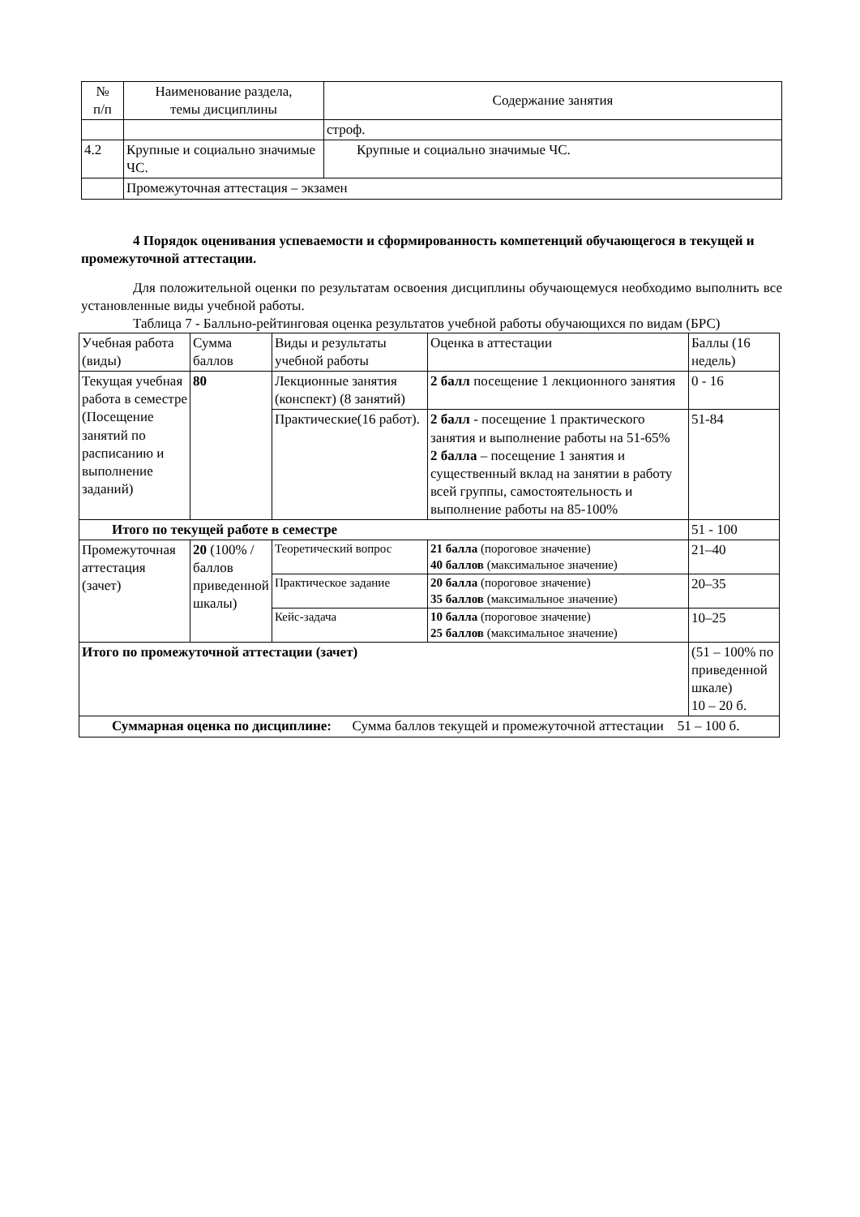| № п/п | Наименование раздела, темы дисциплины | Содержание занятия |
| --- | --- | --- |
| | | строф. |
| 4.2 | Крупные и социально значимые ЧС. | Крупные и социально значимые ЧС. |
| | Промежуточная аттестация – экзамен | |
4 Порядок оценивания успеваемости и сформированность компетенций обучающегося в текущей и промежуточной аттестации.
Для положительной оценки по результатам освоения дисциплины обучающемуся необходимо выполнить все установленные виды учебной работы.
Таблица 7 - Балльно-рейтинговая оценка результатов учебной работы обучающихся по видам (БРС)
| Учебная работа (виды) | Сумма баллов | Виды и результаты учебной работы | Оценка в аттестации | Баллы (16 недель) |
| Текущая учебная работа в семестре (Посещение занятий по расписанию и выполнение заданий) | 80 | Лекционные занятия (конспект) (8 занятий) | 2 балл посещение 1 лекционного занятия | 0 - 16 |
| | | Практические(16 работ). | 2 балл - посещение 1 практического занятия и выполнение работы на 51-65% 2 балла – посещение 1 занятия и существенный вклад на занятии в работу всей группы, самостоятельность и выполнение работы на 85-100% | 51-84 |
| Итого по текущей работе в семестре | | | | 51 - 100 |
| Промежуточная аттестация (зачет) | 20 (100% /баллов приведенной шкалы) | Теоретический вопрос | 21 балла (пороговое значение) 40 баллов (максимальное значение) | 21–40 |
| | | Практическое задание | 20 балла (пороговое значение) 35 баллов (максимальное значение) | 20–35 |
| | | Кейс-задача | 10 балла (пороговое значение) 25 баллов (максимальное значение) | 10–25 |
| Итого по промежуточной аттестации (зачет) | | | | (51 – 100% по приведенной шкале) 10 – 20 б. |
| Суммарная оценка по дисциплине: Сумма баллов текущей и промежуточной аттестации 51 – 100 б. | | | | |